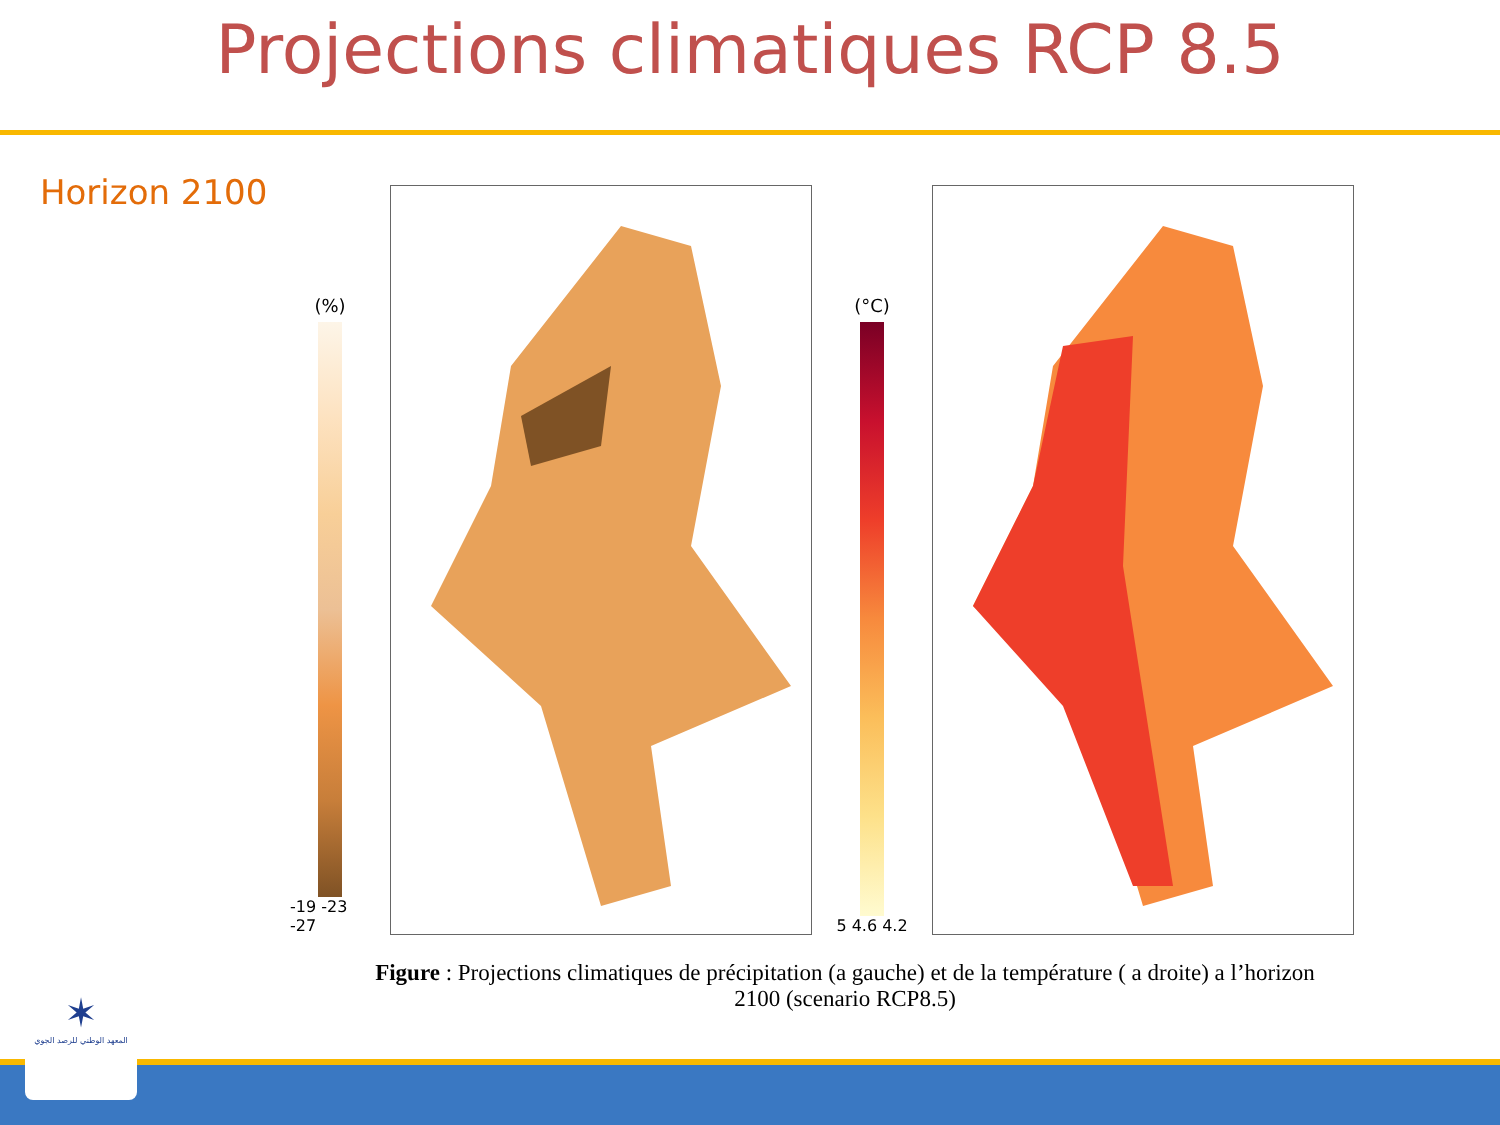Projections climatiques RCP 8.5
Horizon 2100
(%)
-19 -23 -27
(°C)
5 4.6 4.2
Figure : Projections climatiques de précipitation (a gauche) et de la température ( a droite) a l’horizon 2100 (scenario RCP8.5)
✶
المعهد الوطني للرصد الجوي